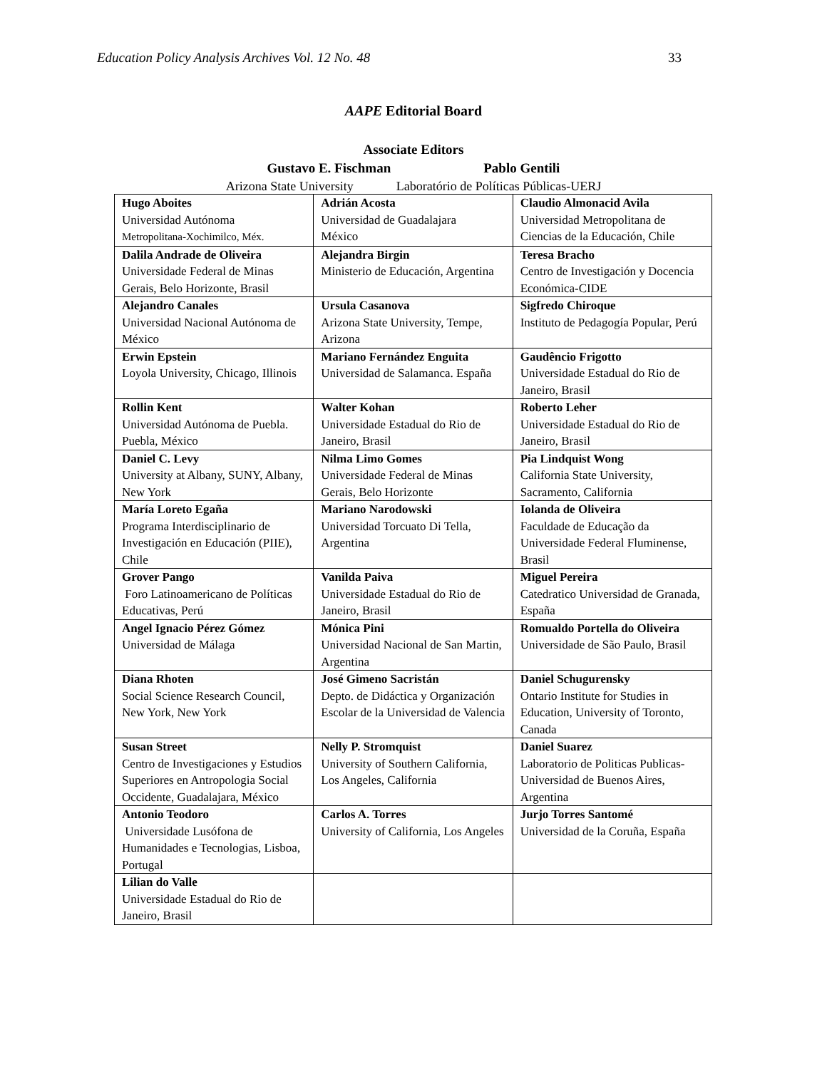Education Policy Analysis Archives Vol. 12 No. 48 33
AAPE Editorial Board
Associate Editors
Gustavo E. Fischman Pablo Gentili
Arizona State University Laboratório de Políticas Públicas-UERJ
| Hugo Aboites Universidad Autónoma Metropolitana-Xochimilco, Méx. | Adrián Acosta Universidad de Guadalajara México | Claudio Almonacid Avila Universidad Metropolitana de Ciencias de la Educación, Chile |
| Dalila Andrade de Oliveira Universidade Federal de Minas Gerais, Belo Horizonte, Brasil | Alejandra Birgin Ministerio de Educación, Argentina | Teresa Bracho Centro de Investigación y Docencia Económica-CIDE |
| Alejandro Canales Universidad Nacional Autónoma de México | Ursula Casanova Arizona State University, Tempe, Arizona | Sigfredo Chiroque Instituto de Pedagogía Popular, Perú |
| Erwin Epstein Loyola University, Chicago, Illinois | Mariano Fernández Enguita Universidad de Salamanca. España | Gaudêncio Frigotto Universidade Estadual do Rio de Janeiro, Brasil |
| Rollin Kent Universidad Autónoma de Puebla. Puebla, México | Walter Kohan Universidade Estadual do Rio de Janeiro, Brasil | Roberto Leher Universidade Estadual do Rio de Janeiro, Brasil |
| Daniel C. Levy University at Albany, SUNY, Albany, New York | Nilma Limo Gomes Universidade Federal de Minas Gerais, Belo Horizonte | Pia Lindquist Wong California State University, Sacramento, California |
| María Loreto Egaña Programa Interdisciplinario de Investigación en Educación (PIIE), Chile | Mariano Narodowski Universidad Torcuato Di Tella, Argentina | Iolanda de Oliveira Faculdade de Educação da Universidade Federal Fluminense, Brasil |
| Grover Pango Foro Latinoamericano de Políticas Educativas, Perú | Vanilda Paiva Universidade Estadual do Rio de Janeiro, Brasil | Miguel Pereira Catedratico Universidad de Granada, España |
| Angel Ignacio Pérez Gómez Universidad de Málaga | Mónica Pini Universidad Nacional de San Martin, Argentina | Romualdo Portella do Oliveira Universidade de São Paulo, Brasil |
| Diana Rhoten Social Science Research Council, New York, New York | José Gimeno Sacristán Depto. de Didáctica y Organización Escolar de la Universidad de Valencia | Daniel Schugurensky Ontario Institute for Studies in Education, University of Toronto, Canada |
| Susan Street Centro de Investigaciones y Estudios Superiores en Antropologia Social Occidente, Guadalajara, México | Nelly P. Stromquist University of Southern California, Los Angeles, California | Daniel Suarez Laboratorio de Politicas Publicas-Universidad de Buenos Aires, Argentina |
| Antonio Teodoro Universidade Lusófona de Humanidades e Tecnologias, Lisboa, Portugal | Carlos A. Torres University of California, Los Angeles | Jurjo Torres Santomé Universidad de la Coruña, España |
| Lilian do Valle Universidade Estadual do Rio de Janeiro, Brasil | | |